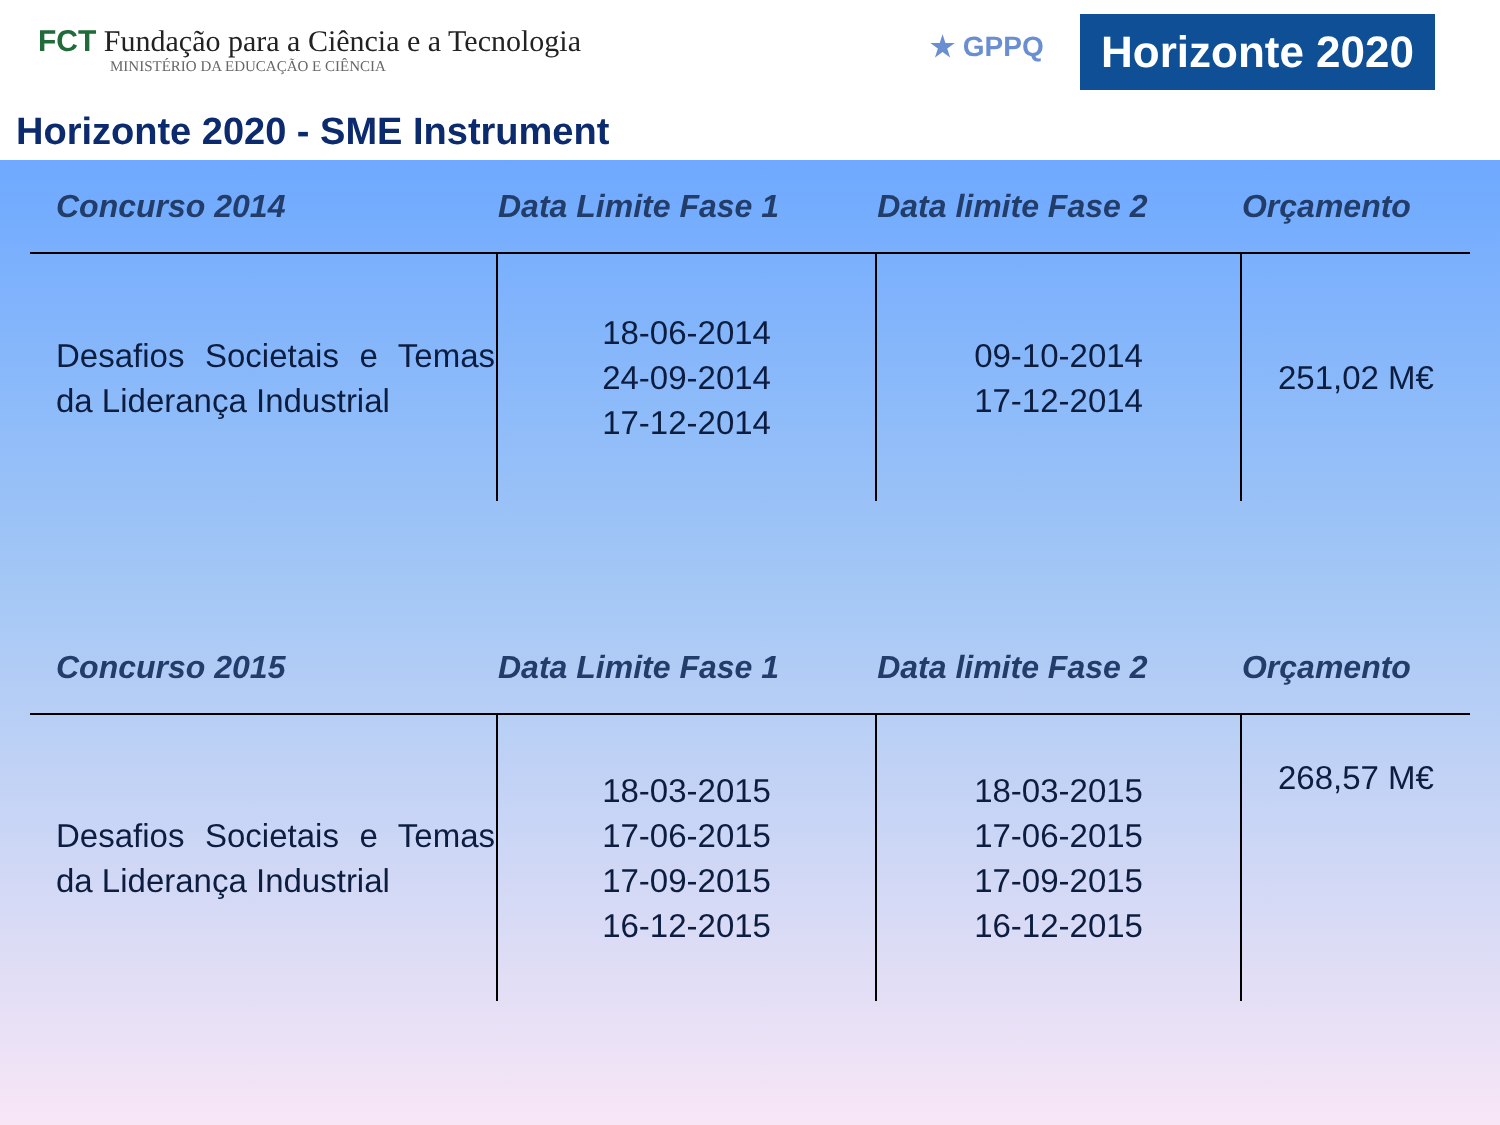FCT Fundação para a Ciência e a Tecnologia
MINISTÉRIO DA EDUCAÇÃO E CIÊNCIA
★ GPPQ
Horizonte 2020
Horizonte 2020 - SME Instrument
| Concurso 2014 | Data Limite Fase 1 | Data limite Fase 2 | Orçamento |
| --- | --- | --- | --- |
| Desafios Societais e Temas da Liderança Industrial | 18-06-2014 24-09-2014 17-12-2014 | 09-10-2014 17-12-2014 | 251,02 M€ |
| Concurso 2015 | Data Limite Fase 1 | Data limite Fase 2 | Orçamento |
| --- | --- | --- | --- |
| Desafios Societais e Temas da Liderança Industrial | 18-03-2015 17-06-2015 17-09-2015 16-12-2015 | 18-03-2015 17-06-2015 17-09-2015 16-12-2015 | 268,57 M€ |